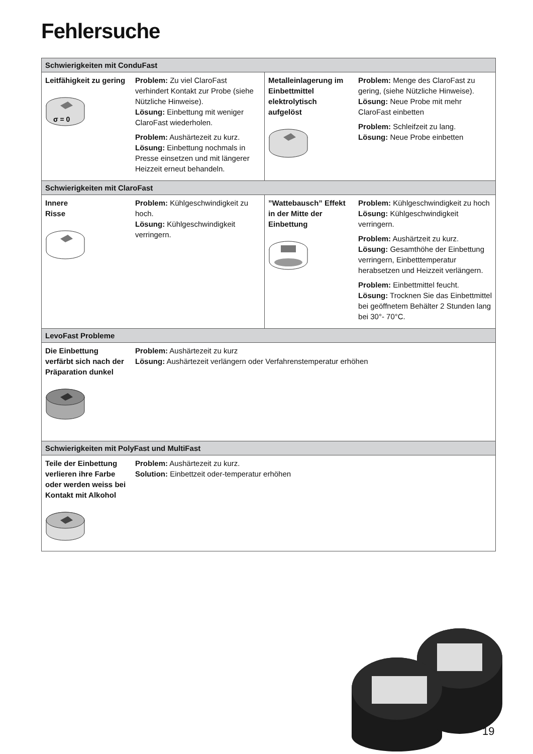Fehlersuche
| Schwierigkeiten mit ConduFast | | | |
| --- | --- | --- | --- |
| Leitfähigkeit zu gering σ = 0 | Problem: Zu viel ClaroFast verhindert Kontakt zur Probe (siehe Nützliche Hinweise). Lösung: Einbettung mit weniger ClaroFast wiederholen. Problem: Aushärtezeit zu kurz. Lösung: Einbettung nochmals in Presse einsetzen und mit längerer Heizzeit erneut behandeln. | Metalleinlagerung im Einbettmittel elektrolytisch aufgelöst | Problem: Menge des ClaroFast zu gering, (siehe Nützliche Hinweise). Lösung: Neue Probe mit mehr ClaroFast einbetten Problem: Schleifzeit zu lang. Lösung: Neue Probe einbetten |
| Schwierigkeiten mit ClaroFast | | | |
| Innere Risse | Problem: Kühlgeschwindigkeit zu hoch. Lösung: Kühlgeschwindigkeit verringern. | ”Wattebausch” Effekt in der Mitte der Einbettung | Problem: Kühlgeschwindigkeit zu hoch Lösung: Kühlgeschwindigkeit verringern. Problem: Aushärtzeit zu kurz. Lösung: Gesamthöhe der Einbettung verringern, Einbetttemperatur herabsetzen und Heizzeit verlängern. Problem: Einbettmittel feucht. Lösung: Trocknen Sie das Einbettmittel bei geöffnetem Behälter 2 Stunden lang bei 30°- 70°C. |
| LevoFast Probleme | | | |
| Die Einbettung verfärbt sich nach der Präparation dunkel | Problem: Aushärtezeit zu kurz Lösung: Aushärtezeit verlängern oder Verfahrenstemperatur erhöhen | | |
| Schwierigkeiten mit PolyFast und MultiFast | | | |
| Teile der Einbettung verlieren ihre Farbe oder werden weiss bei Kontakt mit Alkohol | Problem: Aushärtezeit zu kurz. Solution: Einbettzeit oder-temperatur erhöhen | | |
19